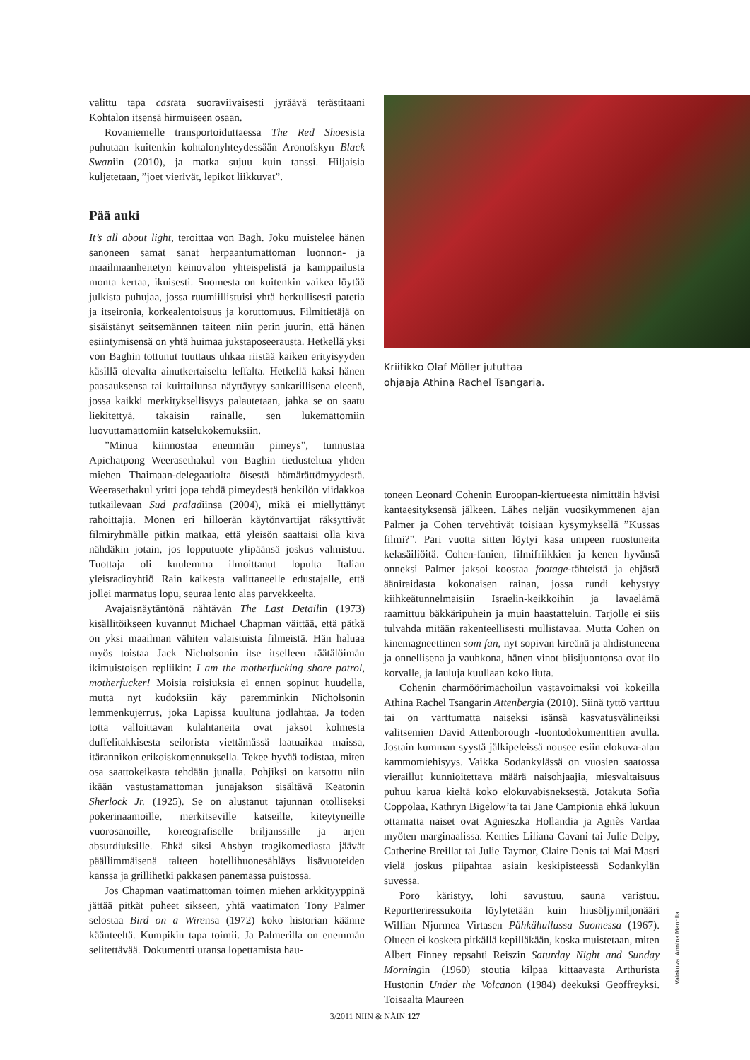valittu tapa castata suoraviivaisesti jyräävä terästitaani Kohtalon itsensä hirmuiseen osaan.
Rovaniemelle transportoiduttaessa The Red Shoesista puhutaan kuitenkin kohtalonyhteydessään Aronofskyn Black Swaniin (2010), ja matka sujuu kuin tanssi. Hiljaisia kuljetetaan, ”joet vierivät, lepikot liikkuvat”.
Pää auki
It’s all about light, teroittaa von Bagh. Joku muistelee hänen sanoneen samat sanat herpaantumattoman luonnon- ja maailmaanheitetyn keinovalon yhteispelistä ja kamppailusta monta kertaa, ikuisesti. Suomesta on kuitenkin vaikea löytää julkista puhujaa, jossa ruumiillistuisi yhtä herkullisesti patetia ja itseironia, korkealentoisuus ja koruttomuus. Filmitietäjä on sisäistänyt seitsemännen taiteen niin perin juurin, että hänen esiintymisensä on yhtä huimaa jukstaposeerausta. Hetkellä yksi von Baghin tottunut tuuttaus uhkaa riistää kaiken erityisyyden käsillä olevalta ainutkertaiselta leffalta. Hetkellä kaksi hänen paasauksensa tai kuittailunsa näyttäytyy sankarillisena eleenä, jossa kaikki merkityksellisyys palautetaan, jahka se on saatu liekitettyä, takaisin rainalle, sen lukemattomiin luovuttamattomiin katselukokemuksiin.
”Minua kiinnostaa enemmän pimeys”, tunnustaa Apichatpong Weerasethakul von Baghin tiedusteltua yhden miehen Thaimaan-delegaatiolta öisestä hämärättömyydestä. Weerasethakul yritti jopa tehdä pimeydestä henkilön viidakkoa tutkailevaan Sud praladiinsa (2004), mikä ei miellyttänyt rahoittajia. Monen eri hilloerän käytönvartijat räksyttivät filmiryhmälle pitkin matkaa, että yleisön saattaisi olla kiva nähdäkin jotain, jos lopputuote ylipäänsä joskus valmistuu. Tuottaja oli kuulemma ilmoittanut lopulta Italian yleisradioyhtiö Rain kaikesta valittaneelle edustajalle, että jollei marmatus lopu, seuraa lento alas parvekkeelta.
Avajaisnäytäntönä nähtävän The Last Detailin (1973) kisällitöikseen kuvannut Michael Chapman väittää, että pätkä on yksi maailman vähiten valaistuista filmeistä. Hän haluaa myös toistaa Jack Nicholsonin itse itselleen räätälöimän ikimuistoisen repliikin: I am the motherfucking shore patrol, motherfucker! Moisia roisiuksia ei ennen sopinut huudella, mutta nyt kudoksiin käy paremminkin Nicholsonin lemmenkujerrus, joka Lapissa kuultuna jodlahtaa. Ja toden totta valloittavan kulahtaneita ovat jaksot kolmesta duffelitakkisesta seilorista viettämässä laatuaikaa maissa, itärannikon erikoiskomennuksella. Tekee hyvää todistaa, miten osa saattokeikasta tehdään junalla. Pohjiksi on katsottu niin ikään vastustamattoman junajakson sisältävä Keatonin Sherlock Jr. (1925). Se on alustanut tajunnan otolliseksi pokerinaamoille, merkitseville katseille, kiteytyneille vuorosanoille, koreografiselle briljanssille ja arjen absurdiuksille. Ehkä siksi Ahsbyn tragikomediasta jäävät päällimmäisenä talteen hotellihuonesähläys lisävuoteiden kanssa ja grillihetki pakkasen panemassa puistossa.
Jos Chapman vaatimattoman toimen miehen arkkityyppinä jättää pitkät puheet sikseen, yhtä vaatimaton Tony Palmer selostaa Bird on a Wirensa (1972) koko historian käänne käänteeltä. Kumpikin tapa toimii. Ja Palmerilla on enemmän selitettävää. Dokumentti uransa lopettamista hau-
Kriitikko Olaf Möller jututtaa
ohjaaja Athina Rachel Tsangaria.
toneen Leonard Cohenin Euroopan-kiertueesta nimittäin hävisi kantaesityksensä jälkeen. Lähes neljän vuosikymmenen ajan Palmer ja Cohen tervehtivät toisiaan kysymyksellä ”Kussas filmi?”. Pari vuotta sitten löytyi kasa umpeen ruostuneita kelasäiliöitä. Cohen-fanien, filmifriikkien ja kenen hyvänsä onneksi Palmer jaksoi koostaa footage-tähteistä ja ehjästä ääniraidasta kokonaisen rainan, jossa rundi kehystyy kiihkeätunnelmaisiin Israelin-keikkoihin ja lavaelämä raamittuu bäkkäripuhein ja muin haastatteluin. Tarjolle ei siis tulvahda mitään rakenteellisesti mullistavaa. Mutta Cohen on kinemagneettinen som fan, nyt sopivan kireänä ja ahdistuneena ja onnellisena ja vauhkona, hänen vinot biisijuontonsa ovat ilo korvalle, ja lauluja kuullaan koko liuta.
Cohenin charmöörimachoilun vastavoimaksi voi kokeilla Athina Rachel Tsangarin Attenbergia (2010). Siinä tyttö varttuu tai on varttumatta naiseksi isänsä kasvatusvälineiksi valitsemien David Attenborough -luontodokumenttien avulla. Jostain kumman syystä jälkipeleissä nousee esiin elokuva-alan kammomiehisyys. Vaikka Sodankylässä on vuosien saatossa vieraillut kunnioitettava määrä naisohjaajia, miesvaltaisuus puhuu karua kieltä koko elokuvabisneksestä. Jotakuta Sofia Coppolaa, Kathryn Bigelow’ta tai Jane Campionia ehkä lukuun ottamatta naiset ovat Agnieszka Hollandia ja Agnès Vardaa myöten marginaalissa. Kenties Liliana Cavani tai Julie Delpy, Catherine Breillat tai Julie Taymor, Claire Denis tai Mai Masri vielä joskus piipahtaa asiain keskipisteessä Sodankylän suvessa.
Poro käristyy, lohi savustuu, sauna varistuu. Reportteriressukoita löylytetään kuin hiusöljymiljonääri Willian Njurmea Virtasen Pähkähullussa Suomessa (1967). Olueen ei kosketa pitkällä kepilläkään, koska muistetaan, miten Albert Finney repsahti Reiszin Saturday Night and Sunday Morningin (1960) stoutia kilpaa kittaavasta Arthurista Hustonin Under the Volcanon (1984) deekuksi Geoffreyksi. Toisaalta Maureen
Valokuva: Annina Mannila
3/2011 NIIN & NÄIN 127